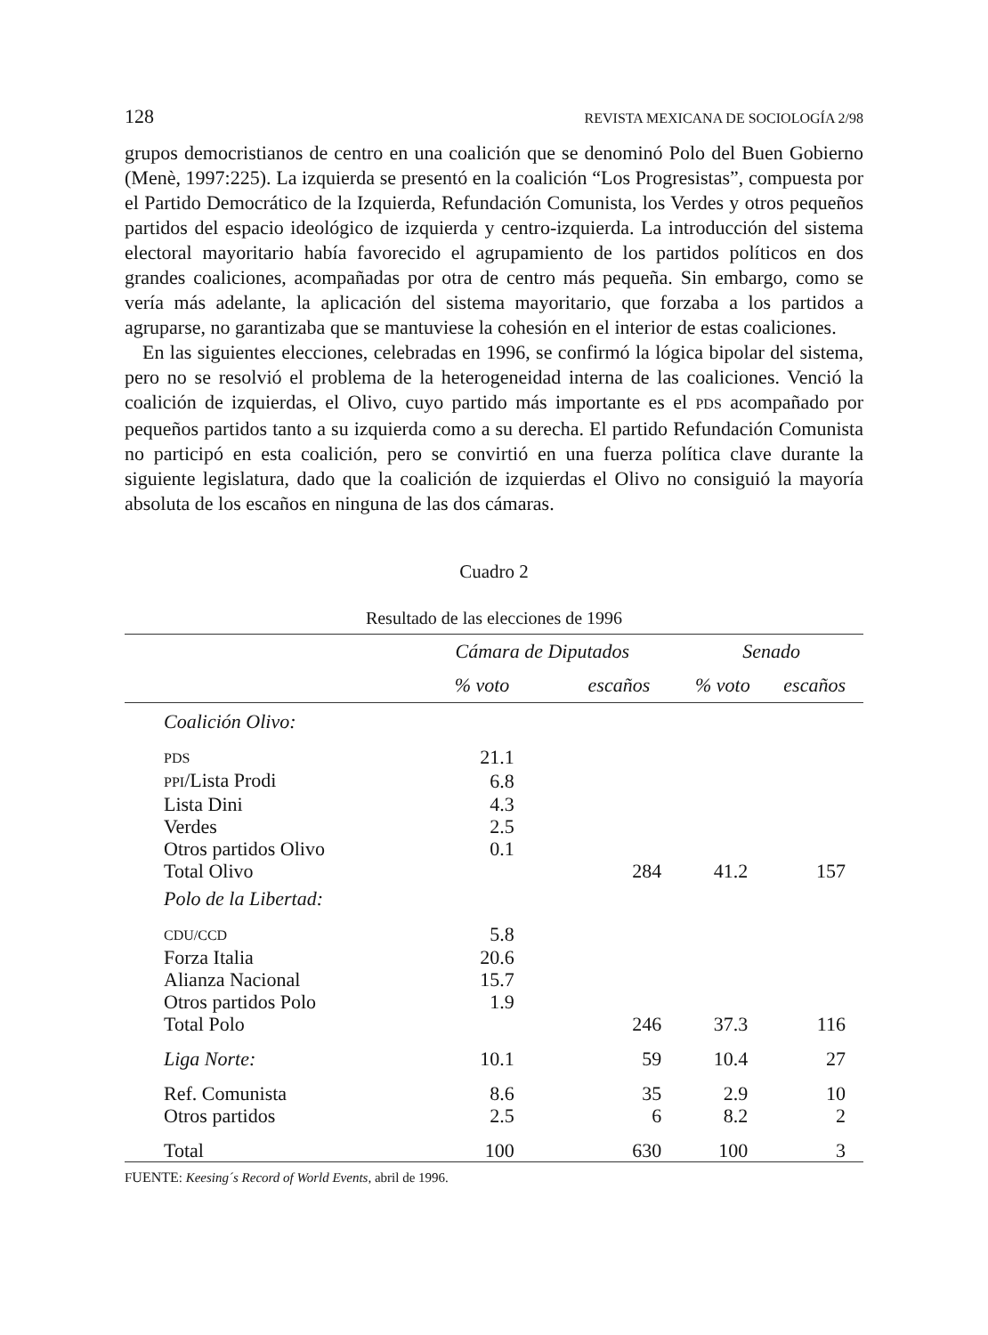128 REVISTA MEXICANA DE SOCIOLOGÍA 2/98
grupos democristianos de centro en una coalición que se denominó Polo del Buen Gobierno (Menè, 1997:225). La izquierda se presentó en la coalición “Los Progresistas”, compuesta por el Partido Democrático de la Izquierda, Refundación Comunista, los Verdes y otros pequeños partidos del espacio ideológico de izquierda y centro-izquierda. La introducción del sistema electoral mayoritario había favorecido el agrupamiento de los partidos políticos en dos grandes coaliciones, acompañadas por otra de centro más pequeña. Sin embargo, como se vería más adelante, la aplicación del sistema mayoritario, que forzaba a los partidos a agruparse, no garantizaba que se mantuviese la cohesión en el interior de estas coaliciones.
En las siguientes elecciones, celebradas en 1996, se confirmó la lógica bipolar del sistema, pero no se resolvió el problema de la heterogeneidad interna de las coaliciones. Venció la coalición de izquierdas, el Olivo, cuyo partido más importante es el PDS acompañado por pequeños partidos tanto a su izquierda como a su derecha. El partido Refundación Comunista no participó en esta coalición, pero se convirtió en una fuerza política clave durante la siguiente legislatura, dado que la coalición de izquierdas el Olivo no consiguió la mayoría absoluta de los escaños en ninguna de las dos cámaras.
Cuadro 2
Resultado de las elecciones de 1996
| | Cámara de Diputados | | Senado | |
| --- | --- | --- | --- | --- |
| | % voto | escaños | % voto | escaños |
| Coalición Olivo: | | | | |
| PDS | 21.1 | | | |
| PPI /Lista Prodi | 6.8 | | | |
| Lista Dini | 4.3 | | | |
| Verdes | 2.5 | | | |
| Otros partidos Olivo | 0.1 | | | |
| Total Olivo | | 284 | 41.2 | 157 |
| Polo de la Libertad: | | | | |
| CDU/CCD | 5.8 | | | |
| Forza Italia | 20.6 | | | |
| Alianza Nacional | 15.7 | | | |
| Otros partidos Polo | 1.9 | | | |
| Total Polo | | 246 | 37.3 | 116 |
| Liga Norte: | 10.1 | 59 | 10.4 | 27 |
| Ref. Comunista | 8.6 | 35 | 2.9 | 10 |
| Otros partidos | 2.5 | 6 | 8.2 | 2 |
| Total | 100 | 630 | 100 | 3 |
FUENTE: Keesing´s Record of World Events, abril de 1996.